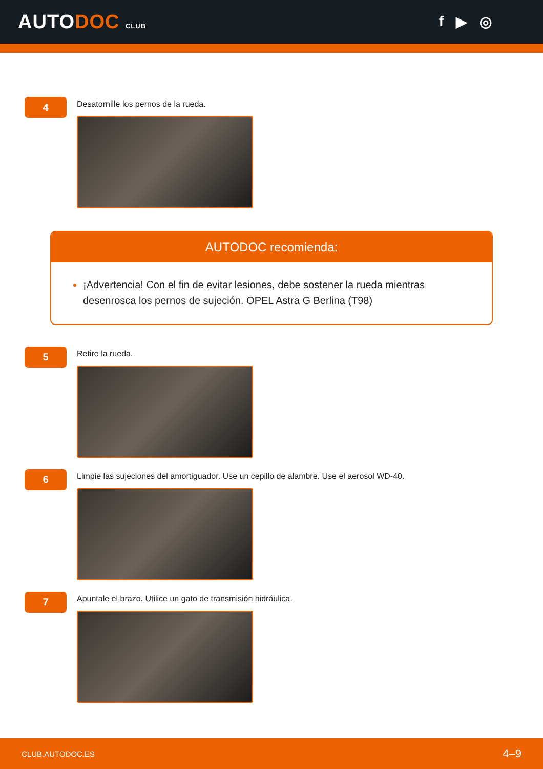AUTODOC CLUB
f ▶ ◎
4
Desatornille los pernos de la rueda.
AUTODOC recomienda:
¡Advertencia! Con el fin de evitar lesiones, debe sostener la rueda mientras desenrosca los pernos de sujeción. OPEL Astra G Berlina (T98)
5
Retire la rueda.
6
Limpie las sujeciones del amortiguador. Use un cepillo de alambre. Use el aerosol WD-40.
7
Apuntale el brazo. Utilice un gato de transmisión hidráulica.
CLUB.AUTODOC.ES 4–9